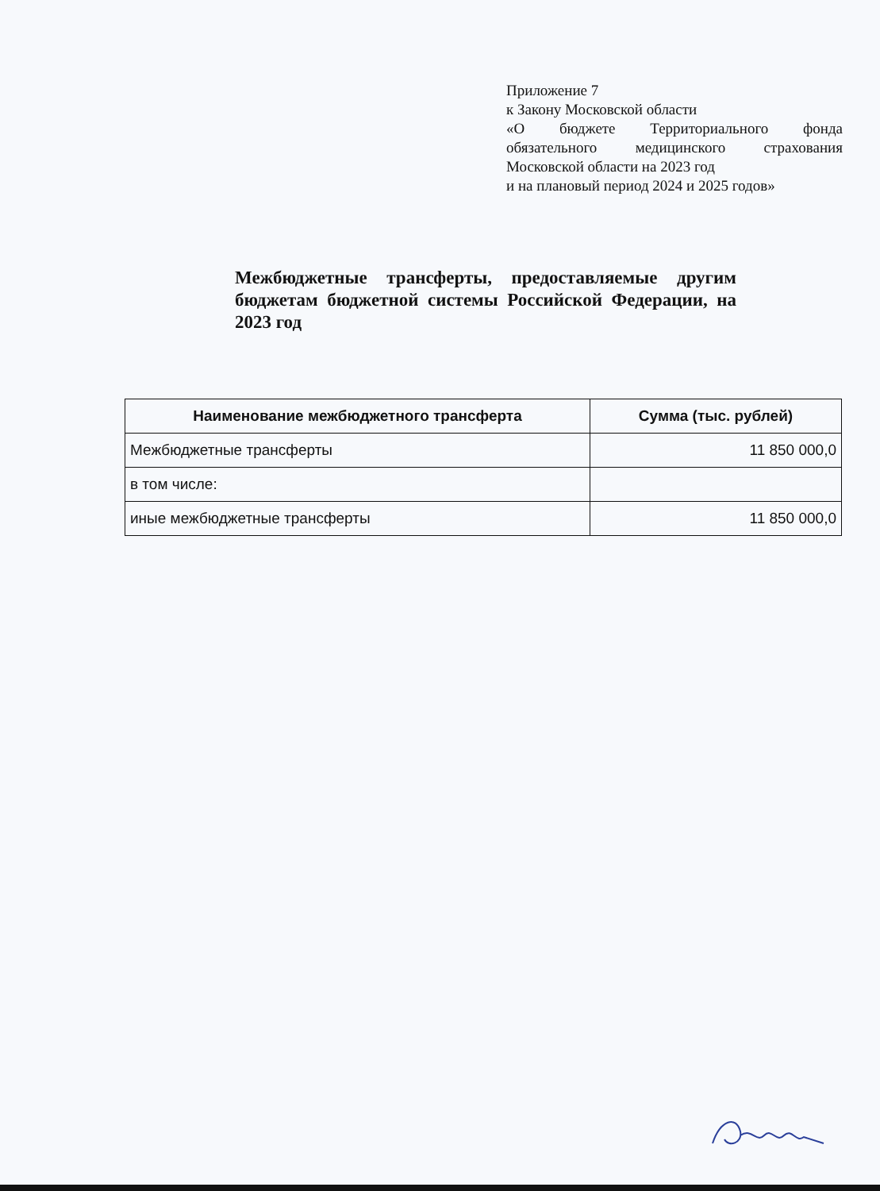Приложение 7
к Закону Московской области
«О бюджете Территориального фонда обязательного медицинского страхования Московской области на 2023 год
и на плановый период 2024 и 2025 годов»
Межбюджетные трансферты, предоставляемые другим бюджетам бюджетной системы Российской Федерации, на 2023 год
| Наименование межбюджетного трансферта | Сумма (тыс. рублей) |
| --- | --- |
| Межбюджетные трансферты | 11 850 000,0 |
| в том числе: | |
| иные межбюджетные трансферты | 11 850 000,0 |